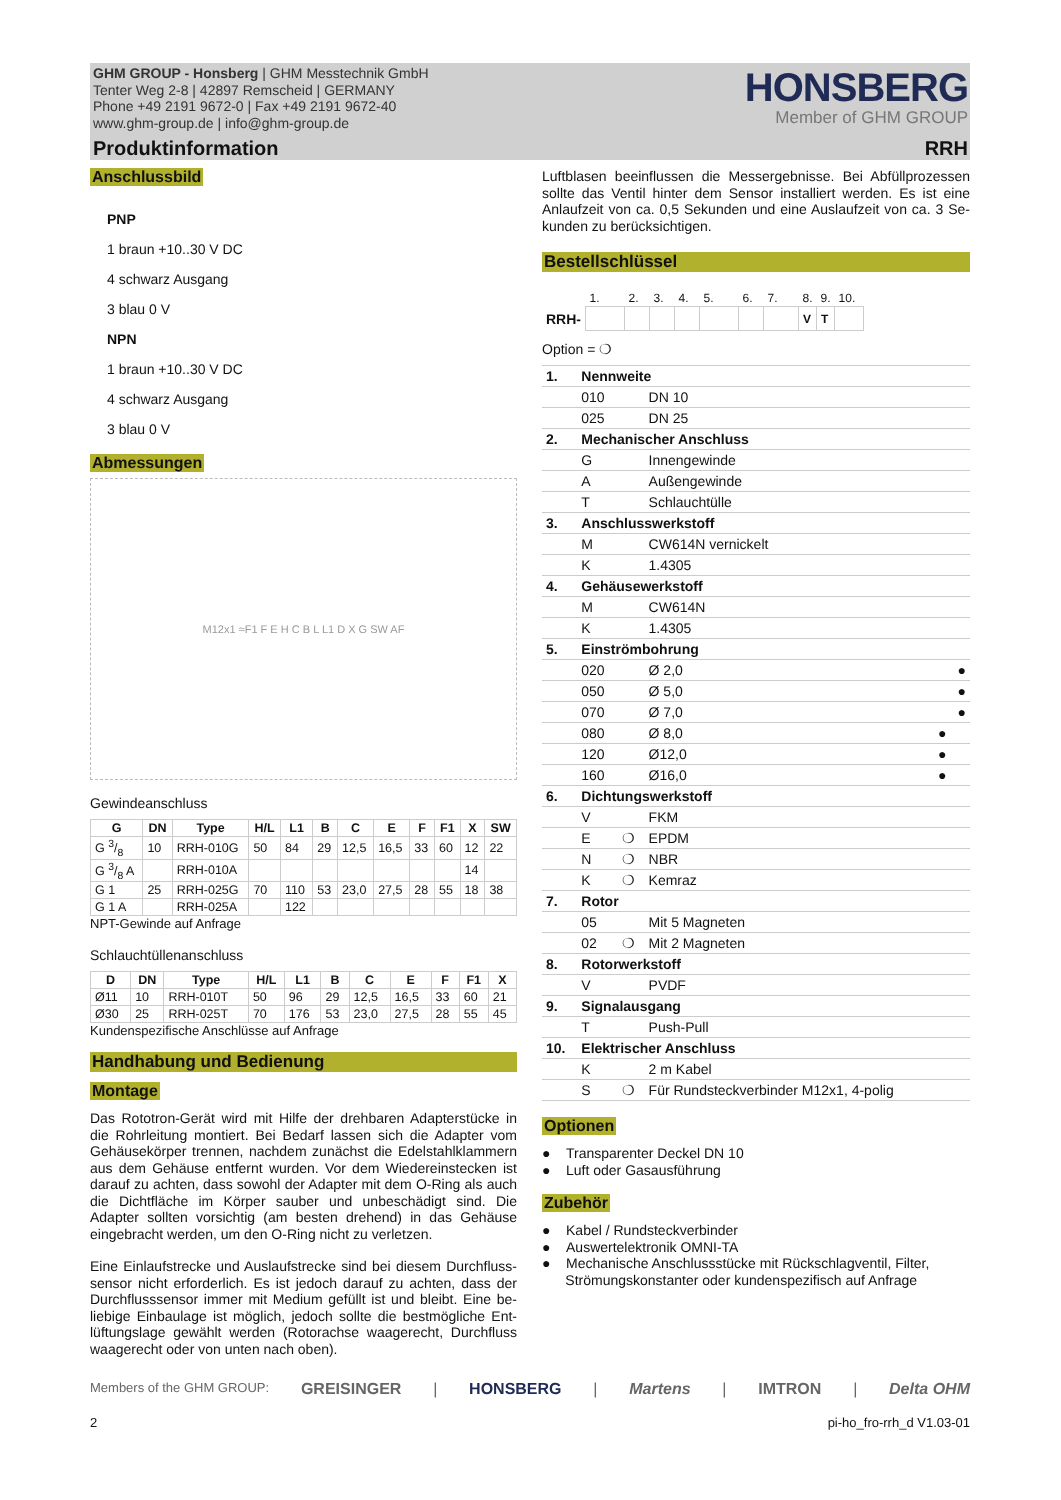GHM GROUP - Honsberg | GHM Messtechnik GmbH
Tenter Weg 2-8 | 42897 Remscheid | GERMANY
Phone +49 2191 9672-0 | Fax +49 2191 9672-40
www.ghm-group.de | info@ghm-group.de
HONSBERG
Member of GHM GROUP
Produktinformation RRH
Anschlussbild
PNP
1 braun +10..30 V DC
4 schwarz Ausgang
3 blau 0 V
NPN
1 braun +10..30 V DC
4 schwarz Ausgang
3 blau 0 V
Abmessungen
M12x1 ≈F1 F E H C B L L1 D X G SW AF
Gewindeanschluss
| G | DN | Type | H/L | L1 | B | C | E | F | F1 | X | SW |
| --- | --- | --- | --- | --- | --- | --- | --- | --- | --- | --- | --- |
| G 3/8 | 10 | RRH-010G | 50 | 84 | 29 | 12,5 | 16,5 | 33 | 60 | 12 | 22 |
| G 3/8 A | | RRH-010A | | | | | | | | 14 | |
| G 1 | 25 | RRH-025G | 70 | 110 | 53 | 23,0 | 27,5 | 28 | 55 | 18 | 38 |
| G 1 A | | RRH-025A | | 122 | | | | | | | |
NPT-Gewinde auf Anfrage
Schlauchtüllenanschluss
| D | DN | Type | H/L | L1 | B | C | E | F | F1 | X |
| --- | --- | --- | --- | --- | --- | --- | --- | --- | --- | --- |
| Ø11 | 10 | RRH-010T | 50 | 96 | 29 | 12,5 | 16,5 | 33 | 60 | 21 |
| Ø30 | 25 | RRH-025T | 70 | 176 | 53 | 23,0 | 27,5 | 28 | 55 | 45 |
Kundenspezifische Anschlüsse auf Anfrage
Handhabung und Bedienung
Montage
Das Rototron-Gerät wird mit Hilfe der drehbaren Adapterstücke in die Rohrleitung montiert. Bei Bedarf lassen sich die Adapter vom Gehäusekörper trennen, nachdem zunächst die Edelstahlklammern aus dem Gehäuse entfernt wurden. Vor dem Wiedereinstecken ist darauf zu achten, dass sowohl der Adapter mit dem O-Ring als auch die Dichtfläche im Körper sauber und unbeschädigt sind. Die Adapter sollten vorsichtig (am besten drehend) in das Gehäuse eingebracht werden, um den O-Ring nicht zu verletzen.
Eine Einlaufstrecke und Auslaufstrecke sind bei diesem Durchfluss-sensor nicht erforderlich. Es ist jedoch darauf zu achten, dass der Durchflusssensor immer mit Medium gefüllt ist und bleibt. Eine be-liebige Einbaulage ist möglich, jedoch sollte die bestmögliche Ent-lüftungslage gewählt werden (Rotorachse waagerecht, Durchfluss waagerecht oder von unten nach oben).
Luftblasen beeinflussen die Messergebnisse. Bei Abfüllprozessen sollte das Ventil hinter dem Sensor installiert werden. Es ist eine Anlaufzeit von ca. 0,5 Sekunden und eine Auslaufzeit von ca. 3 Se-kunden zu berücksichtigen.
Bestellschlüssel
| | 1. | 2. | 3. | 4. | 5. | 6. | 7. | 8. | 9. | 10. |
| RRH- | | | | | | | | V | T | |
Option = ❍
| 1. | Nennweite | | |
| | 010 | | DN 10 |
| | 025 | | DN 25 |
| 2. | Mechanischer Anschluss | | |
| | G | | Innengewinde |
| | A | | Außengewinde |
| | T | | Schlauchtülle |
| 3. | Anschlusswerkstoff | | |
| | M | | CW614N vernickelt |
| | K | | 1.4305 |
| 4. | Gehäusewerkstoff | | |
| | M | | CW614N |
| | K | | 1.4305 |
| 5. | Einströmbohrung | | |
| | 020 | | Ø 2,0 ● |
| | 050 | | Ø 5,0 ● |
| | 070 | | Ø 7,0 ● |
| | 080 | | Ø 8,0 ● |
| | 120 | | Ø12,0 ● |
| | 160 | | Ø16,0 ● |
| 6. | Dichtungswerkstoff | | |
| | V | | FKM |
| | E | ❍ | EPDM |
| | N | ❍ | NBR |
| | K | ❍ | Kemraz |
| 7. | Rotor | | |
| | 05 | | Mit 5 Magneten |
| | 02 | ❍ | Mit 2 Magneten |
| 8. | Rotorwerkstoff | | |
| | V | | PVDF |
| 9. | Signalausgang | | |
| | T | | Push-Pull |
| 10. | Elektrischer Anschluss | | |
| | K | | 2 m Kabel |
| | S | ❍ | Für Rundsteckverbinder M12x1, 4-polig |
Optionen
● Transparenter Deckel DN 10
● Luft oder Gasausführung
Zubehör
● Kabel / Rundsteckverbinder
● Auswertelektronik OMNI-TA
● Mechanische Anschlussstücke mit Rückschlagventil, Filter,
Strömungskonstanter oder kundenspezifisch auf Anfrage
Members of the GHM GROUP: GREISINGER | HONSBERG | Martens | IMTRON | Delta OHM
2 pi-ho_fro-rrh_d V1.03-01